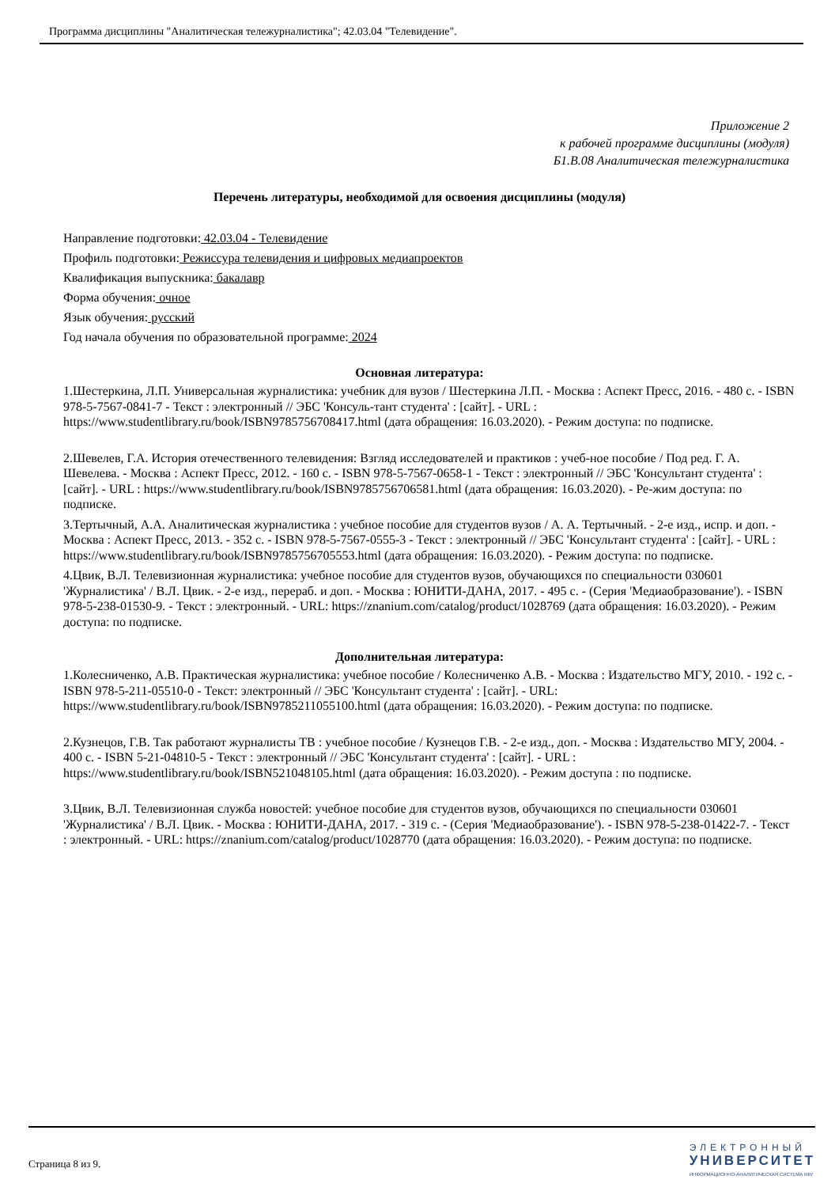Программа дисциплины "Аналитическая тележурналистика"; 42.03.04 "Телевидение".
Приложение 2
к рабочей программе дисциплины (модуля)
Б1.В.08 Аналитическая тележурналистика
Перечень литературы, необходимой для освоения дисциплины (модуля)
Направление подготовки: 42.03.04 - Телевидение
Профиль подготовки: Режиссура телевидения и цифровых медиапроектов
Квалификация выпускника: бакалавр
Форма обучения: очное
Язык обучения: русский
Год начала обучения по образовательной программе: 2024
Основная литература:
1.Шестеркина, Л.П. Универсальная журналистика: учебник для вузов / Шестеркина Л.П. - Москва : Аспект Пресс, 2016. - 480 с. - ISBN 978-5-7567-0841-7 - Текст : электронный // ЭБС 'Консуль-тант студента' : [сайт]. - URL : https://www.studentlibrary.ru/book/ISBN9785756708417.html (дата обращения: 16.03.2020). - Режим доступа: по подписке.
2.Шевелев, Г.А. История отечественного телевидения: Взгляд исследователей и практиков : учеб-ное пособие / Под ред. Г. А. Шевелева. - Москва : Аспект Пресс, 2012. - 160 с. - ISBN 978-5-7567-0658-1 - Текст : электронный // ЭБС 'Консультант студента' : [сайт]. - URL : https://www.studentlibrary.ru/book/ISBN9785756706581.html (дата обращения: 16.03.2020). - Ре-жим доступа: по подписке.
3.Тертычный, А.А. Аналитическая журналистика : учебное пособие для студентов вузов / А. А. Тертычный. - 2-е изд., испр. и доп. - Москва : Аспект Пресс, 2013. - 352 с. - ISBN 978-5-7567-0555-3 - Текст : электронный // ЭБС 'Консультант студента' : [сайт]. - URL : https://www.studentlibrary.ru/book/ISBN9785756705553.html (дата обращения: 16.03.2020). - Режим доступа: по подписке.
4.Цвик, В.Л. Телевизионная журналистика: учебное пособие для студентов вузов, обучающихся по специальности 030601 'Журналистика' / В.Л. Цвик. - 2-е изд., перераб. и доп. - Москва : ЮНИТИ-ДАНА, 2017. - 495 с. - (Серия 'Медиаобразование'). - ISBN 978-5-238-01530-9. - Текст : электронный. - URL: https://znanium.com/catalog/product/1028769 (дата обращения: 16.03.2020). - Режим доступа: по подписке.
Дополнительная литература:
1.Колесниченко, А.В. Практическая журналистика: учебное пособие / Колесниченко А.В. - Москва : Издательство МГУ, 2010. - 192 с. - ISBN 978-5-211-05510-0 - Текст: электронный // ЭБС 'Консультант студента' : [сайт]. - URL: https://www.studentlibrary.ru/book/ISBN9785211055100.html (дата обращения: 16.03.2020). - Режим доступа: по подписке.
2.Кузнецов, Г.В. Так работают журналисты ТВ : учебное пособие / Кузнецов Г.В. - 2-е изд., доп. - Москва : Издательство МГУ, 2004. - 400 с. - ISBN 5-21-04810-5 - Текст : электронный // ЭБС 'Консультант студента' : [сайт]. - URL : https://www.studentlibrary.ru/book/ISBN521048105.html (дата обращения: 16.03.2020). - Режим доступа : по подписке.
3.Цвик, В.Л. Телевизионная служба новостей: учебное пособие для студентов вузов, обучающихся по специальности 030601 'Журналистика' / В.Л. Цвик. - Москва : ЮНИТИ-ДАНА, 2017. - 319 с. - (Серия 'Медиаобразование'). - ISBN 978-5-238-01422-7. - Текст : электронный. - URL: https://znanium.com/catalog/product/1028770 (дата обращения: 16.03.2020). - Режим доступа: по подписке.
Страница 8 из 9.
ЭЛЕКТРОННЫЙ
УНИВЕРСИТЕТ
ИНФОРМАЦИОННО-АНАЛИТИЧЕСКАЯ СИСТЕМА КФУ